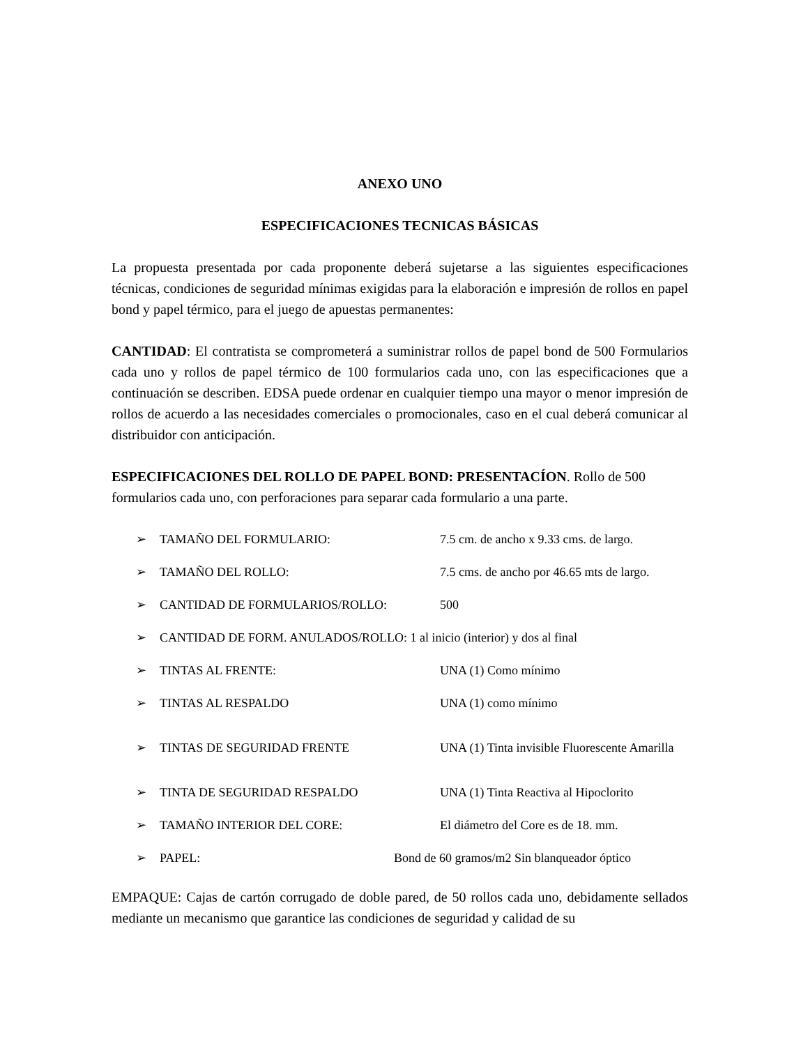ANEXO UNO
ESPECIFICACIONES TECNICAS BÁSICAS
La propuesta presentada por cada proponente deberá sujetarse a las siguientes especificaciones técnicas, condiciones de seguridad mínimas exigidas para la elaboración e impresión de rollos en papel bond y papel térmico, para el juego de apuestas permanentes:
CANTIDAD: El contratista se comprometerá a suministrar rollos de papel bond de 500 Formularios cada uno y rollos de papel térmico de 100 formularios cada uno, con las especificaciones que a continuación se describen. EDSA puede ordenar en cualquier tiempo una mayor o menor impresión de rollos de acuerdo a las necesidades comerciales o promocionales, caso en el cual deberá comunicar al distribuidor con anticipación.
ESPECIFICACIONES DEL ROLLO DE PAPEL BOND: PRESENTACÍON. Rollo de 500 formularios cada uno, con perforaciones para separar cada formulario a una parte.
➢ TAMAÑO DEL FORMULARIO: 7.5 cm. de ancho x 9.33 cms. de largo.
➢ TAMAÑO DEL ROLLO: 7.5 cms. de ancho por 46.65 mts de largo.
➢ CANTIDAD DE FORMULARIOS/ROLLO: 500
➢ CANTIDAD DE FORM. ANULADOS/ROLLO: 1 al inicio (interior) y dos al final
➢ TINTAS AL FRENTE: UNA (1) Como mínimo
➢ TINTAS AL RESPALDO UNA (1) como mínimo
➢ TINTAS DE SEGURIDAD FRENTE UNA (1) Tinta invisible Fluorescente Amarilla
➢ TINTA DE SEGURIDAD RESPALDO UNA (1) Tinta Reactiva al Hipoclorito
➢ TAMAÑO INTERIOR DEL CORE: El diámetro del Core es de 18. mm.
➢ PAPEL: Bond de 60 gramos/m2 Sin blanqueador óptico
EMPAQUE: Cajas de cartón corrugado de doble pared, de 50 rollos cada uno, debidamente sellados mediante un mecanismo que garantice las condiciones de seguridad y calidad de su